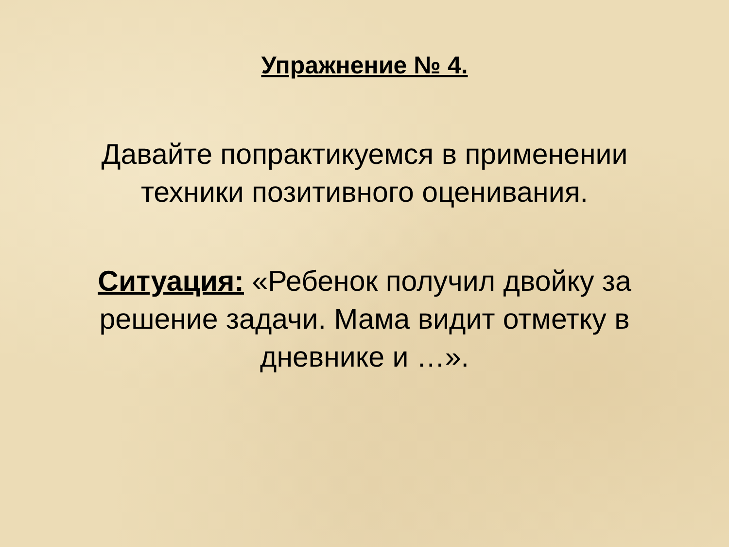Упражнение № 4.
Давайте попрактикуемся в применении техники позитивного оценивания.
Ситуация: «Ребенок получил двойку за решение задачи. Мама видит отметку в дневнике и …».